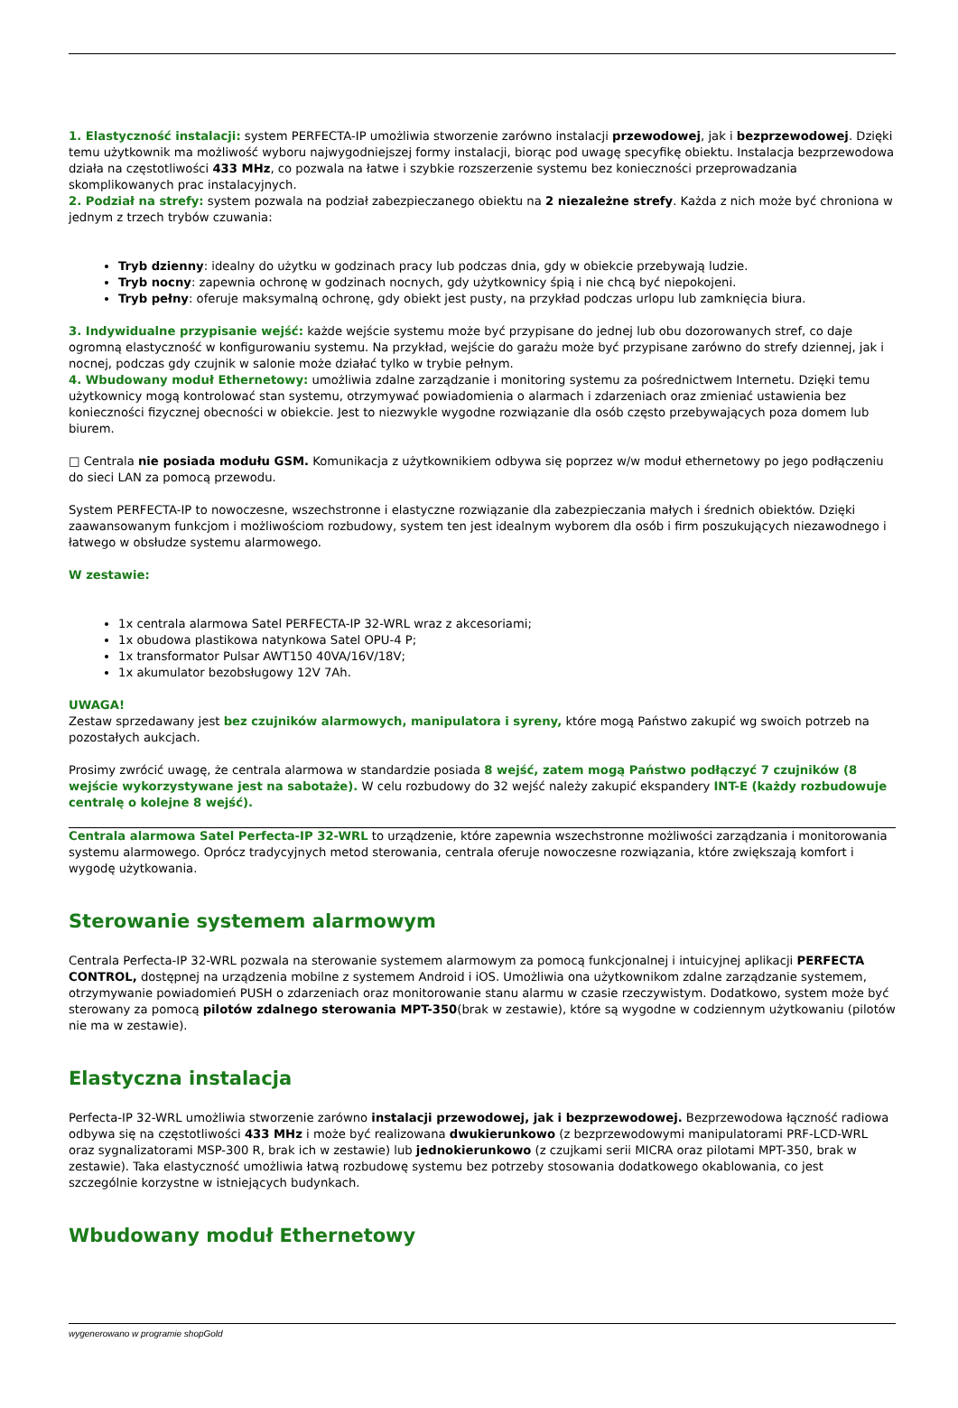1. Elastyczność instalacji: system PERFECTA-IP umożliwia stworzenie zarówno instalacji przewodowej, jak i bezprzewodowej. Dzięki temu użytkownik ma możliwość wyboru najwygodniejszej formy instalacji, biorąc pod uwagę specyfikę obiektu. Instalacja bezprzewodowa działa na częstotliwości 433 MHz, co pozwala na łatwe i szybkie rozszerzenie systemu bez konieczności przeprowadzania skomplikowanych prac instalacyjnych.
2. Podział na strefy: system pozwala na podział zabezpieczanego obiektu na 2 niezależne strefy. Każda z nich może być chroniona w jednym z trzech trybów czuwania:
Tryb dzienny: idealny do użytku w godzinach pracy lub podczas dnia, gdy w obiekcie przebywają ludzie.
Tryb nocny: zapewnia ochronę w godzinach nocnych, gdy użytkownicy śpią i nie chcą być niepokojeni.
Tryb pełny: oferuje maksymalną ochronę, gdy obiekt jest pusty, na przykład podczas urlopu lub zamknięcia biura.
3. Indywidualne przypisanie wejść: każde wejście systemu może być przypisane do jednej lub obu dozorowanych stref, co daje ogromną elastyczność w konfigurowaniu systemu. Na przykład, wejście do garażu może być przypisane zarówno do strefy dziennej, jak i nocnej, podczas gdy czujnik w salonie może działać tylko w trybie pełnym.
4. Wbudowany moduł Ethernetowy: umożliwia zdalne zarządzanie i monitoring systemu za pośrednictwem Internetu. Dzięki temu użytkownicy mogą kontrolować stan systemu, otrzymywać powiadomienia o alarmach i zdarzeniach oraz zmieniać ustawienia bez konieczności fizycznej obecności w obiekcie. Jest to niezwykle wygodne rozwiązanie dla osób często przebywających poza domem lub biurem.
□ Centrala nie posiada modułu GSM. Komunikacja z użytkownikiem odbywa się poprzez w/w moduł ethernetowy po jego podłączeniu do sieci LAN za pomocą przewodu.
System PERFECTA-IP to nowoczesne, wszechstronne i elastyczne rozwiązanie dla zabezpieczania małych i średnich obiektów. Dzięki zaawansowanym funkcjom i możliwościom rozbudowy, system ten jest idealnym wyborem dla osób i firm poszukujących niezawodnego i łatwego w obsłudze systemu alarmowego.
W zestawie:
1x centrala alarmowa Satel PERFECTA-IP 32-WRL wraz z akcesoriami;
1x obudowa plastikowa natynkowa Satel OPU-4 P;
1x transformator Pulsar AWT150 40VA/16V/18V;
1x akumulator bezobsługowy 12V 7Ah.
UWAGA!
Zestaw sprzedawany jest bez czujników alarmowych, manipulatora i syreny, które mogą Państwo zakupić wg swoich potrzeb na pozostałych aukcjach.
Prosimy zwrócić uwagę, że centrala alarmowa w standardzie posiada 8 wejść, zatem mogą Państwo podłączyć 7 czujników (8 wejście wykorzystywane jest na sabotaże). W celu rozbudowy do 32 wejść należy zakupić ekspandery INT-E (każdy rozbudowuje centralę o kolejne 8 wejść).
Centrala alarmowa Satel Perfecta-IP 32-WRL to urządzenie, które zapewnia wszechstronne możliwości zarządzania i monitorowania systemu alarmowego. Oprócz tradycyjnych metod sterowania, centrala oferuje nowoczesne rozwiązania, które zwiększają komfort i wygodę użytkowania.
Sterowanie systemem alarmowym
Centrala Perfecta-IP 32-WRL pozwala na sterowanie systemem alarmowym za pomocą funkcjonalnej i intuicyjnej aplikacji PERFECTA CONTROL, dostępnej na urządzenia mobilne z systemem Android i iOS. Umożliwia ona użytkownikom zdalne zarządzanie systemem, otrzymywanie powiadomień PUSH o zdarzeniach oraz monitorowanie stanu alarmu w czasie rzeczywistym. Dodatkowo, system może być sterowany za pomocą pilotów zdalnego sterowania MPT-350(brak w zestawie), które są wygodne w codziennym użytkowaniu (pilotów nie ma w zestawie).
Elastyczna instalacja
Perfecta-IP 32-WRL umożliwia stworzenie zarówno instalacji przewodowej, jak i bezprzewodowej. Bezprzewodowa łączność radiowa odbywa się na częstotliwości 433 MHz i może być realizowana dwukierunkowo (z bezprzewodowymi manipulatorami PRF-LCD-WRL oraz sygnalizatorami MSP-300 R, brak ich w zestawie) lub jednokierunkowo (z czujkami serii MICRA oraz pilotami MPT-350, brak w zestawie). Taka elastyczność umożliwia łatwą rozbudowę systemu bez potrzeby stosowania dodatkowego okablowania, co jest szczególnie korzystne w istniejących budynkach.
Wbudowany moduł Ethernetowy
wygenerowano w programie shopGold